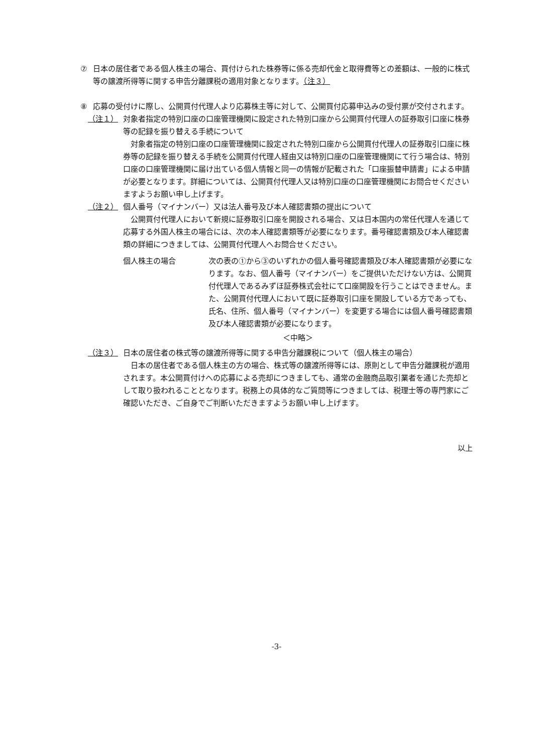⑦ 日本の居住者である個人株主の場合、買付けられた株券等に係る売却代金と取得費等との差額は、一般的に株式等の譲渡所得等に関する申告分離課税の適用対象となります。（注３）
⑧ 応募の受付けに際し、公開買付代理人より応募株主等に対して、公開買付応募申込みの受付票が交付されます。
（注１） 対象者指定の特別口座の口座管理機関に設定された特別口座から公開買付代理人の証券取引口座に株券等の記録を振り替える手続について
対象者指定の特別口座の口座管理機関に設定された特別口座から公開買付代理人の証券取引口座に株券等の記録を振り替える手続を公開買付代理人経由又は特別口座の口座管理機関にて行う場合は、特別口座の口座管理機関に届け出ている個人情報と同一の情報が記載された「口座振替申請書」による申請が必要となります。詳細については、公開買付代理人又は特別口座の口座管理機関にお問合せくださいますようお願い申し上げます。
（注２） 個人番号（マイナンバー）又は法人番号及び本人確認書類の提出について
公開買付代理人において新規に証券取引口座を開設される場合、又は日本国内の常任代理人を通じて応募する外国人株主の場合には、次の本人確認書類等が必要になります。番号確認書類及び本人確認書類の詳細につきましては、公開買付代理人へお問合せください。
個人株主の場合 次の表の①から③のいずれかの個人番号確認書類及び本人確認書類が必要になります。なお、個人番号（マイナンバー）をご提供いただけない方は、公開買付代理人であるみずほ証券株式会社にて口座開設を行うことはできません。また、公開買付代理人において既に証券取引口座を開設している方であっても、氏名、住所、個人番号（マイナンバー）を変更する場合には個人番号確認書類及び本人確認書類が必要になります。
＜中略＞
（注３） 日本の居住者の株式等の譲渡所得等に関する申告分離課税について（個人株主の場合）
日本の居住者である個人株主の方の場合、株式等の譲渡所得等には、原則として申告分離課税が適用されます。本公開買付けへの応募による売却につきましても、通常の金融商品取引業者を通じた売却として取り扱われることとなります。税務上の具体的なご質問等につきましては、税理士等の専門家にご確認いただき、ご自身でご判断いただきますようお願い申し上げます。
以上
-3-